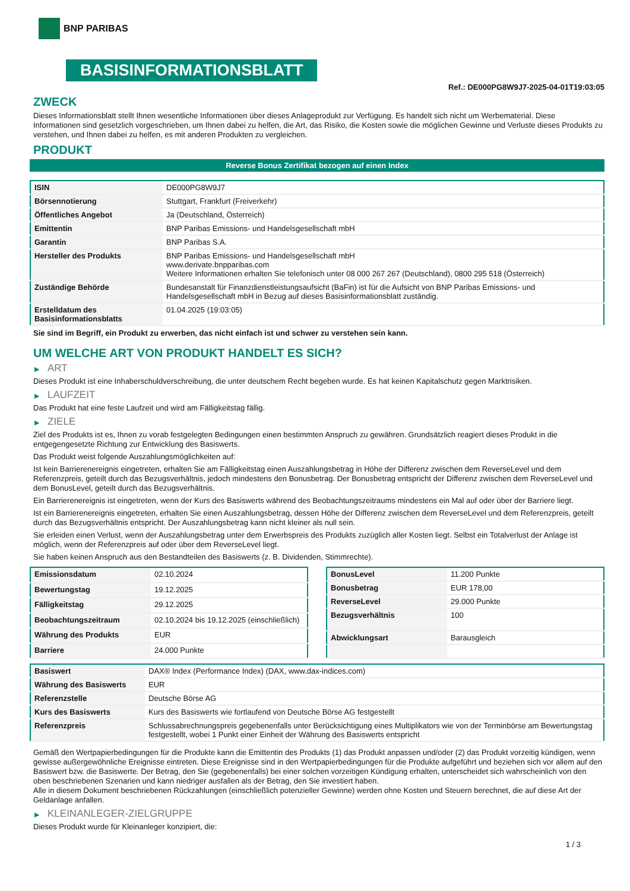BNP PARIBAS
BASISINFORMATIONSBLATT
Ref.: DE000PG8W9J7-2025-04-01T19:03:05
ZWECK
Dieses Informationsblatt stellt Ihnen wesentliche Informationen über dieses Anlageprodukt zur Verfügung. Es handelt sich nicht um Werbematerial. Diese Informationen sind gesetzlich vorgeschrieben, um Ihnen dabei zu helfen, die Art, das Risiko, die Kosten sowie die möglichen Gewinne und Verluste dieses Produkts zu verstehen, und Ihnen dabei zu helfen, es mit anderen Produkten zu vergleichen.
PRODUKT
Reverse Bonus Zertifikat bezogen auf einen Index
| ISIN | DE000PG8W9J7 |
| Börsennotierung | Stuttgart, Frankfurt (Freiverkehr) |
| Öffentliches Angebot | Ja (Deutschland, Österreich) |
| Emittentin | BNP Paribas Emissions- und Handelsgesellschaft mbH |
| Garantin | BNP Paribas S.A. |
| Hersteller des Produkts | BNP Paribas Emissions- und Handelsgesellschaft mbH www.derivate.bnpparibas.com Weitere Informationen erhalten Sie telefonisch unter 08 000 267 267 (Deutschland), 0800 295 518 (Österreich) |
| Zuständige Behörde | Bundesanstalt für Finanzdienstleistungsaufsicht (BaFin) ist für die Aufsicht von BNP Paribas Emissions- und Handelsgesellschaft mbH in Bezug auf dieses Basisinformationsblatt zuständig. |
| Erstelldatum des Basisinformationsblatts | 01.04.2025 (19:03:05) |
Sie sind im Begriff, ein Produkt zu erwerben, das nicht einfach ist und schwer zu verstehen sein kann.
UM WELCHE ART VON PRODUKT HANDELT ES SICH?
▶ ART
Dieses Produkt ist eine Inhaberschuldverschreibung, die unter deutschem Recht begeben wurde. Es hat keinen Kapitalschutz gegen Marktrisiken.
▶ LAUFZEIT
Das Produkt hat eine feste Laufzeit und wird am Fälligkeitstag fällig.
▶ ZIELE
Ziel des Produkts ist es, Ihnen zu vorab festgelegten Bedingungen einen bestimmten Anspruch zu gewähren. Grundsätzlich reagiert dieses Produkt in die entgegengesetzte Richtung zur Entwicklung des Basiswerts.
Das Produkt weist folgende Auszahlungsmöglichkeiten auf:
Ist kein Barrierenereignis eingetreten, erhalten Sie am Fälligkeitstag einen Auszahlungsbetrag in Höhe der Differenz zwischen dem ReverseLevel und dem Referenzpreis, geteilt durch das Bezugsverhältnis, jedoch mindestens den Bonusbetrag. Der Bonusbetrag entspricht der Differenz zwischen dem ReverseLevel und dem BonusLevel, geteilt durch das Bezugsverhältnis.
Ein Barrierenereignis ist eingetreten, wenn der Kurs des Basiswerts während des Beobachtungszeitraums mindestens ein Mal auf oder über der Barriere liegt.
Ist ein Barrierenereignis eingetreten, erhalten Sie einen Auszahlungsbetrag, dessen Höhe der Differenz zwischen dem ReverseLevel und dem Referenzpreis, geteilt durch das Bezugsverhältnis entspricht. Der Auszahlungsbetrag kann nicht kleiner als null sein.
Sie erleiden einen Verlust, wenn der Auszahlungsbetrag unter dem Erwerbspreis des Produkts zuzüglich aller Kosten liegt. Selbst ein Totalverlust der Anlage ist möglich, wenn der Referenzpreis auf oder über dem ReverseLevel liegt.
Sie haben keinen Anspruch aus den Bestandteilen des Basiswerts (z. B. Dividenden, Stimmrechte).
| Emissionsdatum | 02.10.2024 |
| Bewertungstag | 19.12.2025 |
| Fälligkeitstag | 29.12.2025 |
| Beobachtungszeitraum | 02.10.2024 bis 19.12.2025 (einschließlich) |
| Währung des Produkts | EUR |
| Barriere | 24.000 Punkte |
| BonusLevel | 11.200 Punkte |
| Bonusbetrag | EUR 178,00 |
| ReverseLevel | 29.000 Punkte |
| Bezugsverhältnis | 100 |
| Abwicklungsart | Barausgleich |
| Basiswert | DAX® Index (Performance Index) (DAX, www.dax-indices.com) |
| Währung des Basiswerts | EUR |
| Referenzstelle | Deutsche Börse AG |
| Kurs des Basiswerts | Kurs des Basiswerts wie fortlaufend von Deutsche Börse AG festgestellt |
| Referenzpreis | Schlussabrechnungspreis gegebenenfalls unter Berücksichtigung eines Multiplikators wie von der Terminbörse am Bewertungstag festgestellt, wobei 1 Punkt einer Einheit der Währung des Basiswerts entspricht |
Gemäß den Wertpapierbedingungen für die Produkte kann die Emittentin des Produkts (1) das Produkt anpassen und/oder (2) das Produkt vorzeitig kündigen, wenn gewisse außergewöhnliche Ereignisse eintreten. Diese Ereignisse sind in den Wertpapierbedingungen für die Produkte aufgeführt und beziehen sich vor allem auf den Basiswert bzw. die Basiswerte. Der Betrag, den Sie (gegebenenfalls) bei einer solchen vorzeitigen Kündigung erhalten, unterscheidet sich wahrscheinlich von den oben beschriebenen Szenarien und kann niedriger ausfallen als der Betrag, den Sie investiert haben.
Alle in diesem Dokument beschriebenen Rückzahlungen (einschließlich potenzieller Gewinne) werden ohne Kosten und Steuern berechnet, die auf diese Art der Geldanlage anfallen.
▶ KLEINANLEGER-ZIELGRUPPE
Dieses Produkt wurde für Kleinanleger konzipiert, die:
1 / 3